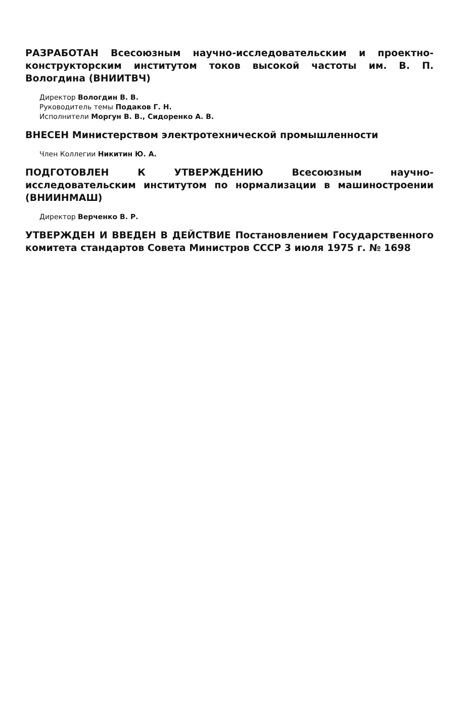РАЗРАБОТАН Всесоюзным научно-исследовательским и проектно-конструкторским институтом токов высокой частоты им. В. П. Вологдина (ВНИИТВЧ)
Директор Вологдин В. В.
Руководитель темы Подаков Г. Н.
Исполнители Моргун В. В., Сидоренко А. В.
ВНЕСЕН Министерством электротехнической промышленности
Член Коллегии Никитин Ю. А.
ПОДГОТОВЛЕН К УТВЕРЖДЕНИЮ Всесоюзным научно-исследовательским институтом по нормализации в машиностроении (ВНИИНМАШ)
Директор Верченко В. Р.
УТВЕРЖДЕН И ВВЕДЕН В ДЕЙСТВИЕ Постановлением Государственного комитета стандартов Совета Министров СССР 3 июля 1975 г. № 1698